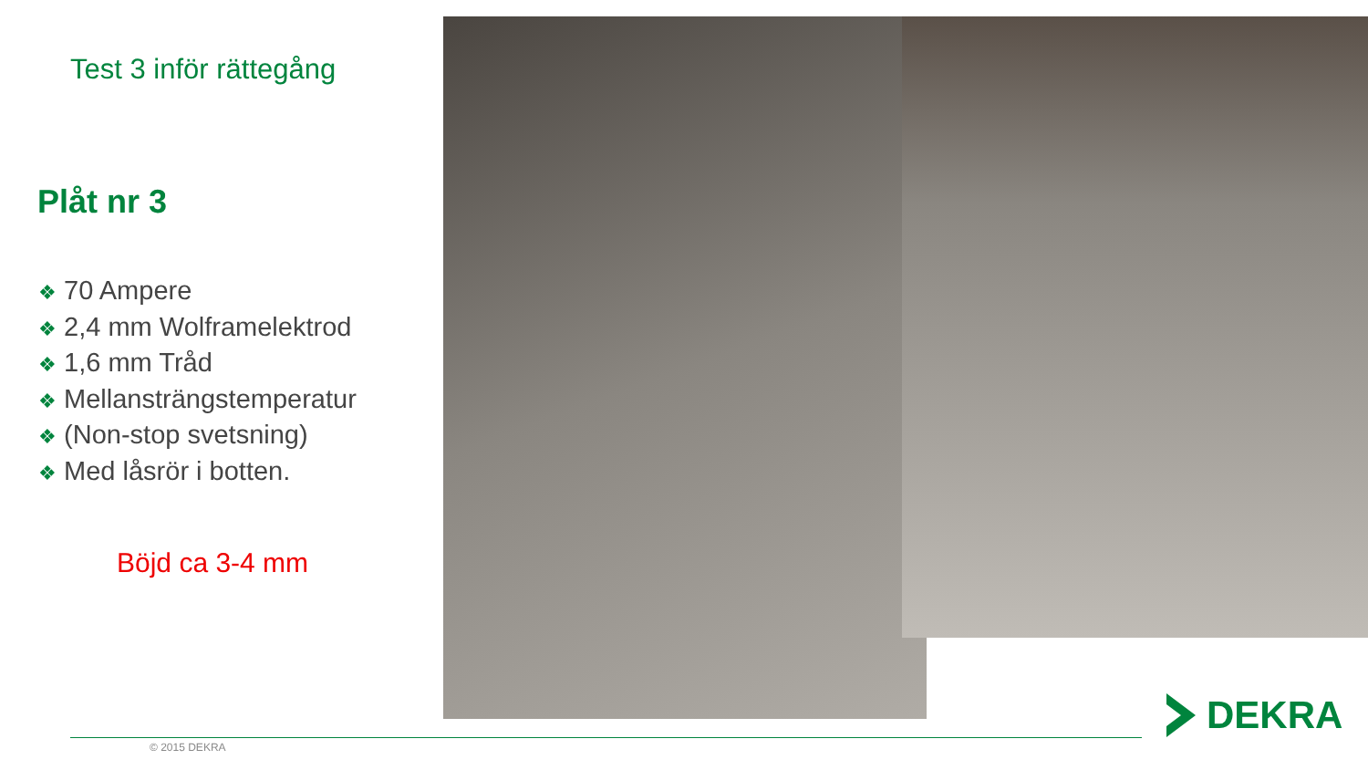Test 3 inför rättegång
Plåt nr 3
❖ 70 Ampere
❖ 2,4 mm Wolframelektrod
❖ 1,6 mm Tråd
❖ Mellansträngstemperatur
❖ (Non-stop svetsning)
❖ Med låsrör i botten.
Böjd ca 3-4 mm
© 2015 DEKRA
DEKRA